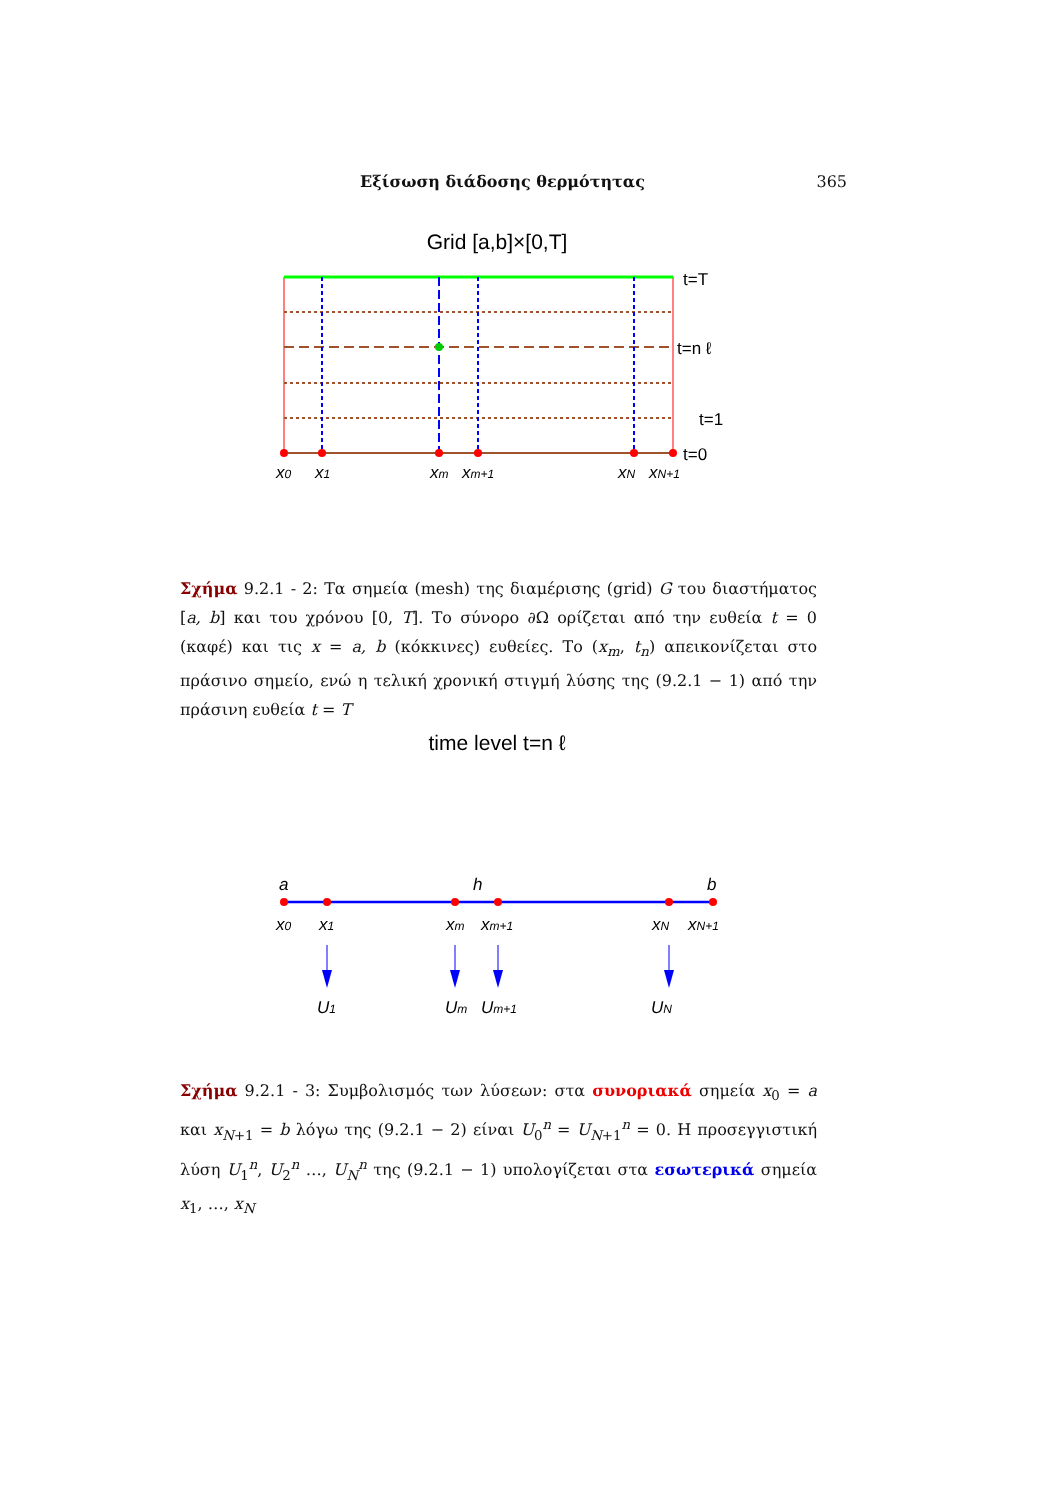Εξίσωση διάδοσης θερμότητας 365
Grid [a,b]×[0,T]
t=T
t=n ℓ
t=1
t=0
x0
x1
xm
xm+1
xN
xN+1
Σχήμα 9.2.1 - 2: Τα σημεία (mesh) της διαμέρισης (grid) G του διαστήματος [a, b] και του χρόνου [0, T]. Το σύνορο ∂Ω ορίζεται από την ευθεία t = 0 (καφέ) και τις x = a, b (κόκκινες) ευθείες. Το (x<sub>m</sub>, t<sub>n</sub>) απεικονίζεται στο πράσινο σημείο, ενώ η τελική χρονική στιγμή λύσης της (9.2.1 − 1) από την πράσινη ευθεία t = T
time level t=n ℓ
a
h
b
x0
x1
xm
xm+1
xN
xN+1
U1
Um
Um+1
UN
Σχήμα 9.2.1 - 3: Συμβολισμός των λύσεων: στα συνοριακά σημεία x<sub>0</sub> = a και x<sub>N+1</sub> = b λόγω της (9.2.1 − 2) είναι U<sub>0</sub><sup>n</sup> = U<sub>N+1</sub><sup>n</sup> = 0. Η προσεγγιστική λύση U<sub>1</sub><sup>n</sup>, U<sub>2</sub><sup>n</sup> …, U<sub>N</sub><sup>n</sup> της (9.2.1 − 1) υπολογίζεται στα εσωτερικά σημεία x<sub>1</sub>, …, x<sub>N</sub>